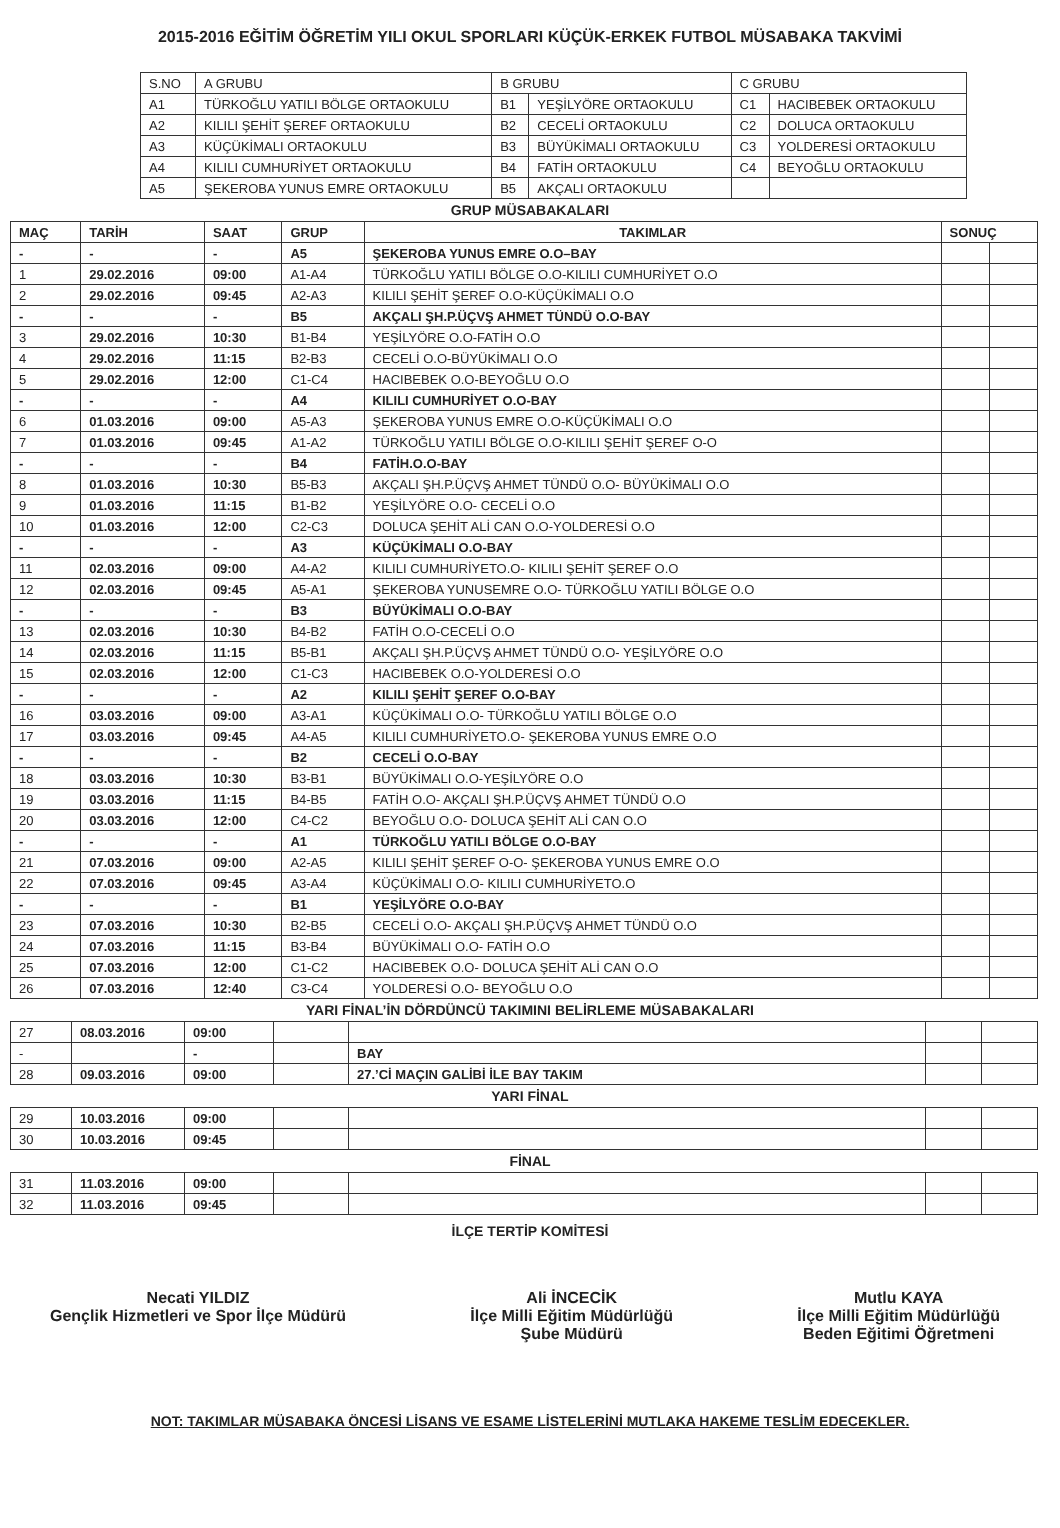2015-2016 EĞİTİM ÖĞRETİM YILI OKUL SPORLARI KÜÇÜK-ERKEK FUTBOL MÜSABAKA TAKVİMİ
| S.NO | A GRUBU | B GRUBU | | C GRUBU | |
| A1 | TÜRKOĞLU YATILI BÖLGE ORTAOKULU | B1 | YEŞİLYÖRE ORTAOKULU | C1 | HACIBEBEK ORTAOKULU |
| A2 | KILILI ŞEHİT ŞEREF ORTAOKULU | B2 | CECELİ ORTAOKULU | C2 | DOLUCA ORTAOKULU |
| A3 | KÜÇÜKİMALI ORTAOKULU | B3 | BÜYÜKİMALI ORTAOKULU | C3 | YOLDERESİ ORTAOKULU |
| A4 | KILILI CUMHURİYET ORTAOKULU | B4 | FATİH ORTAOKULU | C4 | BEYOĞLU ORTAOKULU |
| A5 | ŞEKEROBA YUNUS EMRE ORTAOKULU | B5 | AKÇALI ORTAOKULU | | |
GRUP MÜSABAKALARI
| MAÇ | TARİH | SAAT | GRUP | TAKIMLAR | SONUÇ | |
| --- | --- | --- | --- | --- | --- | --- |
| - | - | - | A5 | ŞEKEROBA YUNUS EMRE O.O–BAY | | |
| 1 | 29.02.2016 | 09:00 | A1-A4 | TÜRKOĞLU YATILI BÖLGE O.O-KILILI CUMHURİYET O.O | | |
| 2 | 29.02.2016 | 09:45 | A2-A3 | KILILI ŞEHİT ŞEREF O.O-KÜÇÜKİMALI O.O | | |
| - | - | - | B5 | AKÇALI ŞH.P.ÜÇVŞ AHMET TÜNDÜ O.O-BAY | | |
| 3 | 29.02.2016 | 10:30 | B1-B4 | YEŞİLYÖRE O.O-FATİH O.O | | |
| 4 | 29.02.2016 | 11:15 | B2-B3 | CECELİ O.O-BÜYÜKİMALI O.O | | |
| 5 | 29.02.2016 | 12:00 | C1-C4 | HACIBEBEK O.O-BEYOĞLU O.O | | |
| - | - | - | A4 | KILILI CUMHURİYET O.O-BAY | | |
| 6 | 01.03.2016 | 09:00 | A5-A3 | ŞEKEROBA YUNUS EMRE O.O-KÜÇÜKİMALI O.O | | |
| 7 | 01.03.2016 | 09:45 | A1-A2 | TÜRKOĞLU YATILI BÖLGE O.O-KILILI ŞEHİT ŞEREF O-O | | |
| - | - | - | B4 | FATİH.O.O-BAY | | |
| 8 | 01.03.2016 | 10:30 | B5-B3 | AKÇALI ŞH.P.ÜÇVŞ AHMET TÜNDÜ O.O- BÜYÜKİMALI O.O | | |
| 9 | 01.03.2016 | 11:15 | B1-B2 | YEŞİLYÖRE O.O- CECELİ O.O | | |
| 10 | 01.03.2016 | 12:00 | C2-C3 | DOLUCA ŞEHİT ALİ CAN O.O-YOLDERESİ O.O | | |
| - | - | - | A3 | KÜÇÜKİMALI O.O-BAY | | |
| 11 | 02.03.2016 | 09:00 | A4-A2 | KILILI CUMHURİYETO.O- KILILI ŞEHİT ŞEREF O.O | | |
| 12 | 02.03.2016 | 09:45 | A5-A1 | ŞEKEROBA YUNUSEMRE O.O- TÜRKOĞLU YATILI BÖLGE O.O | | |
| - | - | - | B3 | BÜYÜKİMALI O.O-BAY | | |
| 13 | 02.03.2016 | 10:30 | B4-B2 | FATİH O.O-CECELİ O.O | | |
| 14 | 02.03.2016 | 11:15 | B5-B1 | AKÇALI ŞH.P.ÜÇVŞ AHMET TÜNDÜ O.O- YEŞİLYÖRE O.O | | |
| 15 | 02.03.2016 | 12:00 | C1-C3 | HACIBEBEK O.O-YOLDERESİ O.O | | |
| - | - | - | A2 | KILILI ŞEHİT ŞEREF O.O-BAY | | |
| 16 | 03.03.2016 | 09:00 | A3-A1 | KÜÇÜKİMALI O.O- TÜRKOĞLU YATILI BÖLGE O.O | | |
| 17 | 03.03.2016 | 09:45 | A4-A5 | KILILI CUMHURİYETO.O- ŞEKEROBA YUNUS EMRE O.O | | |
| - | - | - | B2 | CECELİ O.O-BAY | | |
| 18 | 03.03.2016 | 10:30 | B3-B1 | BÜYÜKİMALI O.O-YEŞİLYÖRE O.O | | |
| 19 | 03.03.2016 | 11:15 | B4-B5 | FATİH O.O- AKÇALI ŞH.P.ÜÇVŞ AHMET TÜNDÜ O.O | | |
| 20 | 03.03.2016 | 12:00 | C4-C2 | BEYOĞLU O.O- DOLUCA ŞEHİT ALİ CAN O.O | | |
| - | - | - | A1 | TÜRKOĞLU YATILI BÖLGE O.O-BAY | | |
| 21 | 07.03.2016 | 09:00 | A2-A5 | KILILI ŞEHİT ŞEREF O-O- ŞEKEROBA YUNUS EMRE O.O | | |
| 22 | 07.03.2016 | 09:45 | A3-A4 | KÜÇÜKİMALI O.O- KILILI CUMHURİYETO.O | | |
| - | - | - | B1 | YEŞİLYÖRE O.O-BAY | | |
| 23 | 07.03.2016 | 10:30 | B2-B5 | CECELİ O.O- AKÇALI ŞH.P.ÜÇVŞ AHMET TÜNDÜ O.O | | |
| 24 | 07.03.2016 | 11:15 | B3-B4 | BÜYÜKİMALI O.O- FATİH O.O | | |
| 25 | 07.03.2016 | 12:00 | C1-C2 | HACIBEBEK O.O- DOLUCA ŞEHİT ALİ CAN O.O | | |
| 26 | 07.03.2016 | 12:40 | C3-C4 | YOLDERESİ O.O- BEYOĞLU O.O | | |
YARI FİNAL’İN DÖRDÜNCÜ TAKIMINI BELİRLEME MÜSABAKALARI
| 27 | 08.03.2016 | 09:00 | | | | |
| - | | - | | BAY | | |
| 28 | 09.03.2016 | 09:00 | | 27.’Cİ MAÇIN GALİBİ İLE BAY TAKIM | | |
YARI FİNAL
| 29 | 10.03.2016 | 09:00 | | | | |
| 30 | 10.03.2016 | 09:45 | | | | |
FİNAL
| 31 | 11.03.2016 | 09:00 | | | | |
| 32 | 11.03.2016 | 09:45 | | | | |
İLÇE TERTİP KOMİTESİ
Necati YILDIZ
Gençlik Hizmetleri ve Spor İlçe Müdürü
Ali İNCECİK
İlçe Milli Eğitim Müdürlüğü
Şube Müdürü
Mutlu KAYA
İlçe Milli Eğitim Müdürlüğü
Beden Eğitimi Öğretmeni
NOT: TAKIMLAR MÜSABAKA ÖNCESİ LİSANS VE ESAME LİSTELERİNİ MUTLAKA HAKEME TESLİM EDECEKLER.